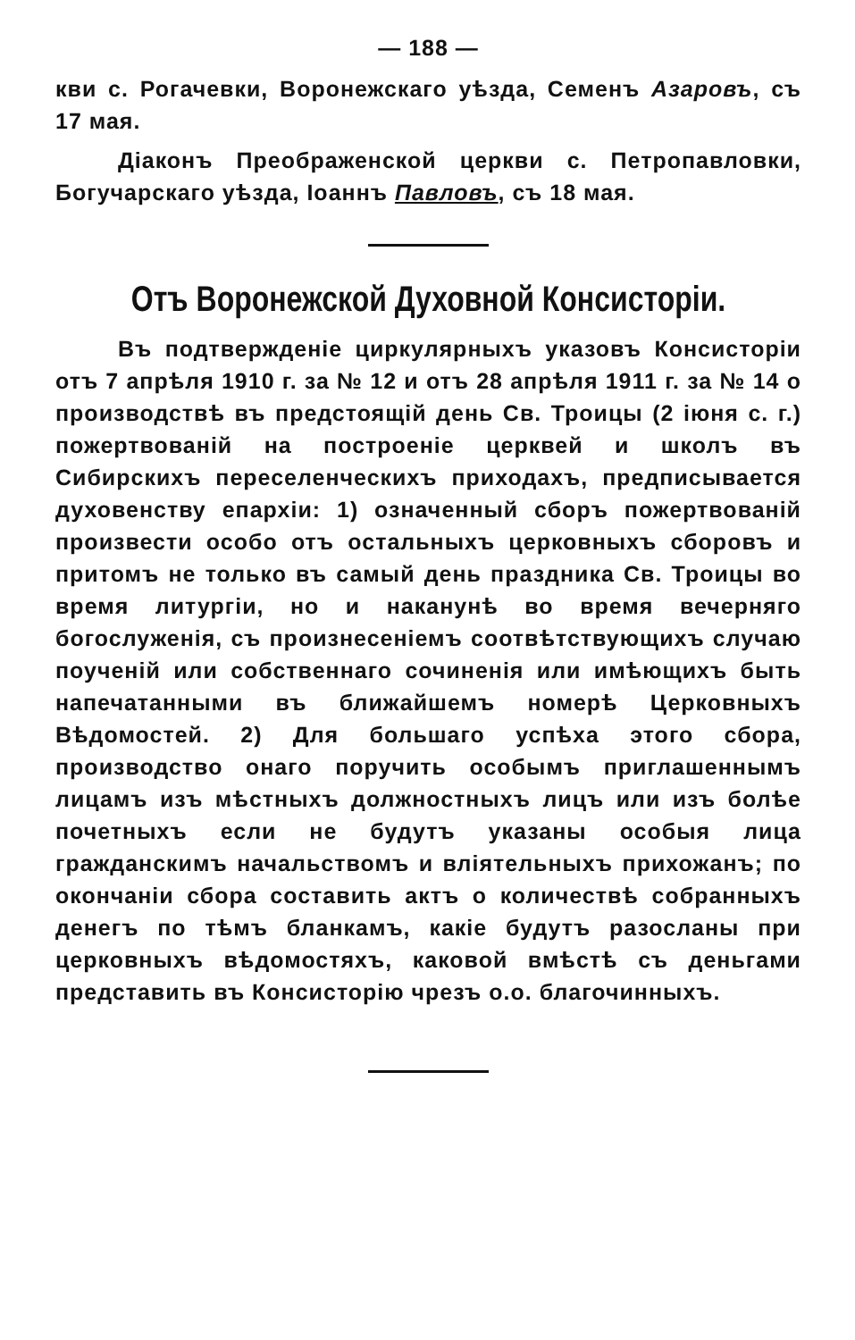— 188 —
кви с. Рогачевки, Воронежскаго уѣзда, Семенъ Азаровъ, съ 17 мая.
Діаконъ Преображенской церкви с. Петропавловки, Богучарскаго уѣзда, Іоаннъ Павловъ, съ 18 мая.
Отъ Воронежской Духовной Консисторіи.
Въ подтвержденіе циркулярныхъ указовъ Консисторіи отъ 7 апрѣля 1910 г. за № 12 и отъ 28 апрѣля 1911 г. за № 14 о производствѣ въ предстоящій день Св. Троицы (2 іюня с. г.) пожертвованій на построеніе церквей и школъ въ Сибирскихъ переселенческихъ приходахъ, предписывается духовенству епархіи: 1) означенный сборъ пожертвованій произвести особо отъ остальныхъ церковныхъ сборовъ и притомъ не только въ самый день праздника Св. Троицы во время литургіи, но и наканунѣ во время вечерняго богослуженія, съ произнесеніемъ соотвѣтствующихъ случаю поученій или собственнаго сочиненія или имѣющихъ быть напечатанными въ ближайшемъ номерѣ Церковныхъ Вѣдомостей. 2) Для большаго успѣха этого сбора, производство онаго поручить особымъ приглашеннымъ лицамъ изъ мѣстныхъ должностныхъ лицъ или изъ болѣе почетныхъ если не будутъ указаны особыя лица гражданскимъ начальствомъ и вліятельныхъ прихожанъ; по окончаніи сбора составить актъ о количествѣ собранныхъ денегъ по тѣмъ бланкамъ, какіе будутъ разосланы при церковныхъ вѣдомостяхъ, каковой вмѣстѣ съ деньгами представить въ Консисторію чрезъ о.о. благочинныхъ.